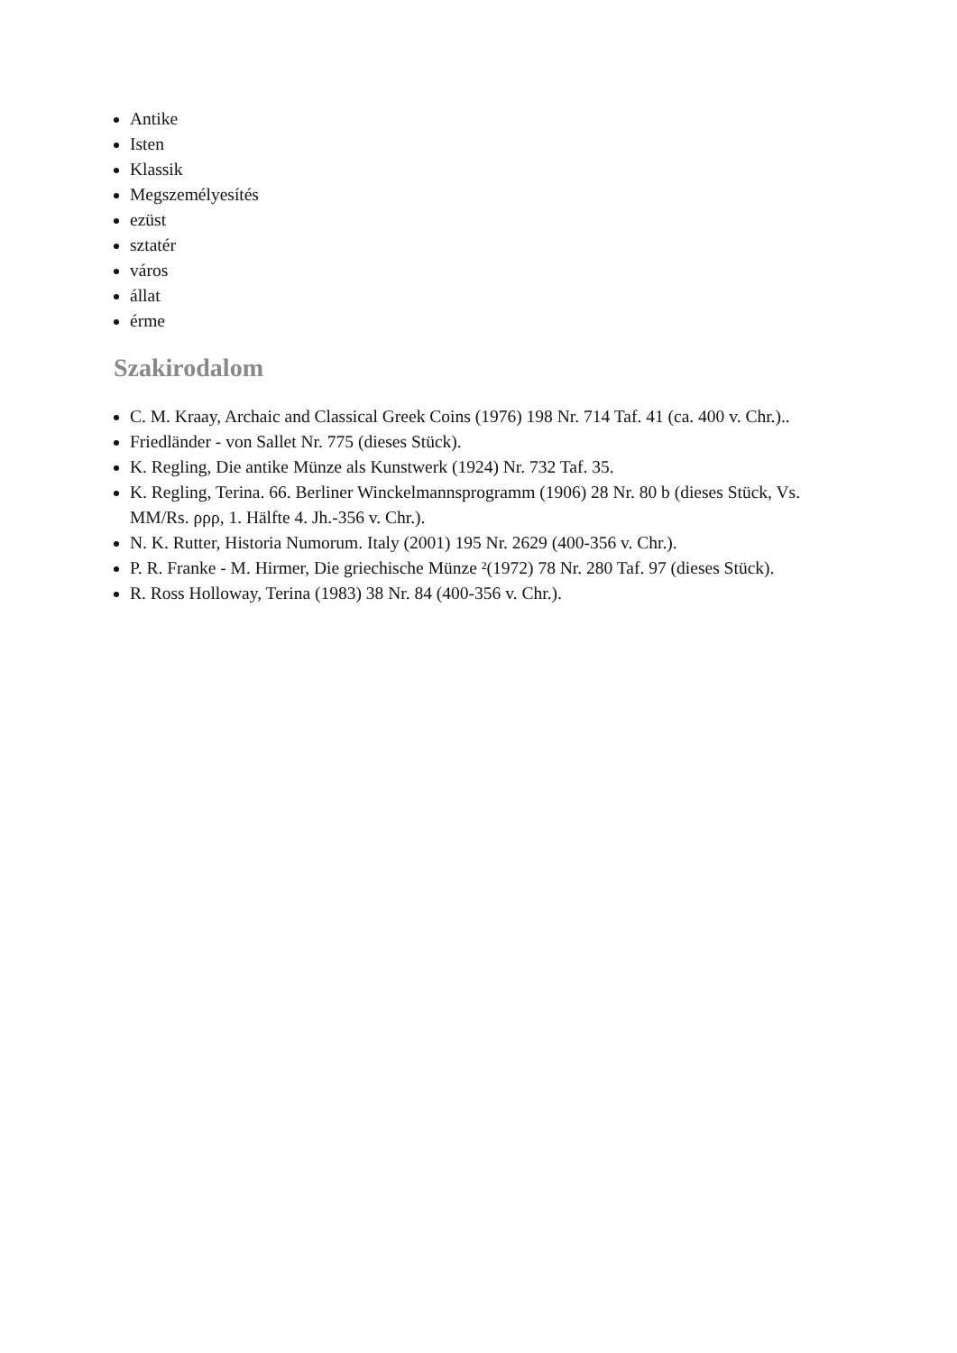Antike
Isten
Klassik
Megszemélyesítés
ezüst
sztatér
város
állat
érme
Szakirodalom
C. M. Kraay, Archaic and Classical Greek Coins (1976) 198 Nr. 714 Taf. 41 (ca. 400 v. Chr.)..
Friedländer - von Sallet Nr. 775 (dieses Stück).
K. Regling, Die antike Münze als Kunstwerk (1924) Nr. 732 Taf. 35.
K. Regling, Terina. 66. Berliner Winckelmannsprogramm (1906) 28 Nr. 80 b (dieses Stück, Vs. MM/Rs. ρρρ, 1. Hälfte 4. Jh.-356 v. Chr.).
N. K. Rutter, Historia Numorum. Italy (2001) 195 Nr. 2629 (400-356 v. Chr.).
P. R. Franke - M. Hirmer, Die griechische Münze ²(1972) 78 Nr. 280 Taf. 97 (dieses Stück).
R. Ross Holloway, Terina (1983) 38 Nr. 84 (400-356 v. Chr.).